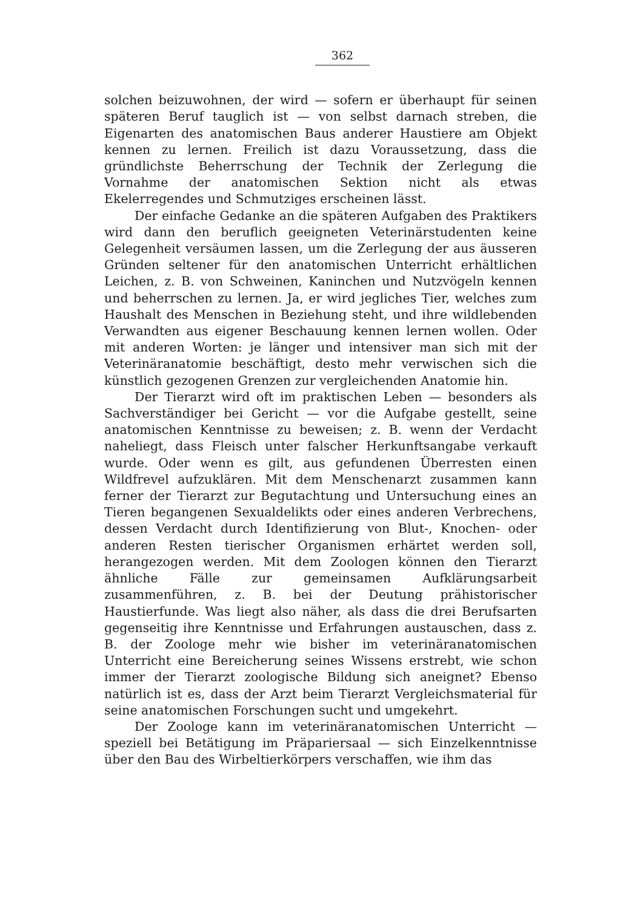362
solchen beizuwohnen, der wird — sofern er überhaupt für seinen späteren Beruf tauglich ist — von selbst darnach streben, die Eigenarten des anatomischen Baus anderer Haustiere am Objekt kennen zu lernen. Freilich ist dazu Voraussetzung, dass die gründlichste Beherrschung der Technik der Zerlegung die Vornahme der anatomischen Sektion nicht als etwas Ekelerregendes und Schmutziges erscheinen lässt.
Der einfache Gedanke an die späteren Aufgaben des Praktikers wird dann den beruflich geeigneten Veterinärstudenten keine Gelegenheit versäumen lassen, um die Zerlegung der aus äusseren Gründen seltener für den anatomischen Unterricht erhältlichen Leichen, z. B. von Schweinen, Kaninchen und Nutzvögeln kennen und beherrschen zu lernen. Ja, er wird jegliches Tier, welches zum Haushalt des Menschen in Beziehung steht, und ihre wildlebenden Verwandten aus eigener Beschauung kennen lernen wollen. Oder mit anderen Worten: je länger und intensiver man sich mit der Veterinäranatomie beschäftigt, desto mehr verwischen sich die künstlich gezogenen Grenzen zur vergleichenden Anatomie hin.
Der Tierarzt wird oft im praktischen Leben — besonders als Sachverständiger bei Gericht — vor die Aufgabe gestellt, seine anatomischen Kenntnisse zu beweisen; z. B. wenn der Verdacht naheliegt, dass Fleisch unter falscher Herkunftsangabe verkauft wurde. Oder wenn es gilt, aus gefundenen Überresten einen Wildfrevel aufzuklären. Mit dem Menschenarzt zusammen kann ferner der Tierarzt zur Begutachtung und Untersuchung eines an Tieren begangenen Sexualdelikts oder eines anderen Verbrechens, dessen Verdacht durch Identifizierung von Blut-, Knochen- oder anderen Resten tierischer Organismen erhärtet werden soll, herangezogen werden. Mit dem Zoologen können den Tierarzt ähnliche Fälle zur gemeinsamen Aufklärungsarbeit zusammenführen, z. B. bei der Deutung prähistorischer Haustierfunde. Was liegt also näher, als dass die drei Berufsarten gegenseitig ihre Kenntnisse und Erfahrungen austauschen, dass z. B. der Zoologe mehr wie bisher im veterinäranatomischen Unterricht eine Bereicherung seines Wissens erstrebt, wie schon immer der Tierarzt zoologische Bildung sich aneignet? Ebenso natürlich ist es, dass der Arzt beim Tierarzt Vergleichsmaterial für seine anatomischen Forschungen sucht und umgekehrt.
Der Zoologe kann im veterinäranatomischen Unterricht — speziell bei Betätigung im Präpariersaal — sich Einzelkenntnisse über den Bau des Wirbeltierkörpers verschaffen, wie ihm das